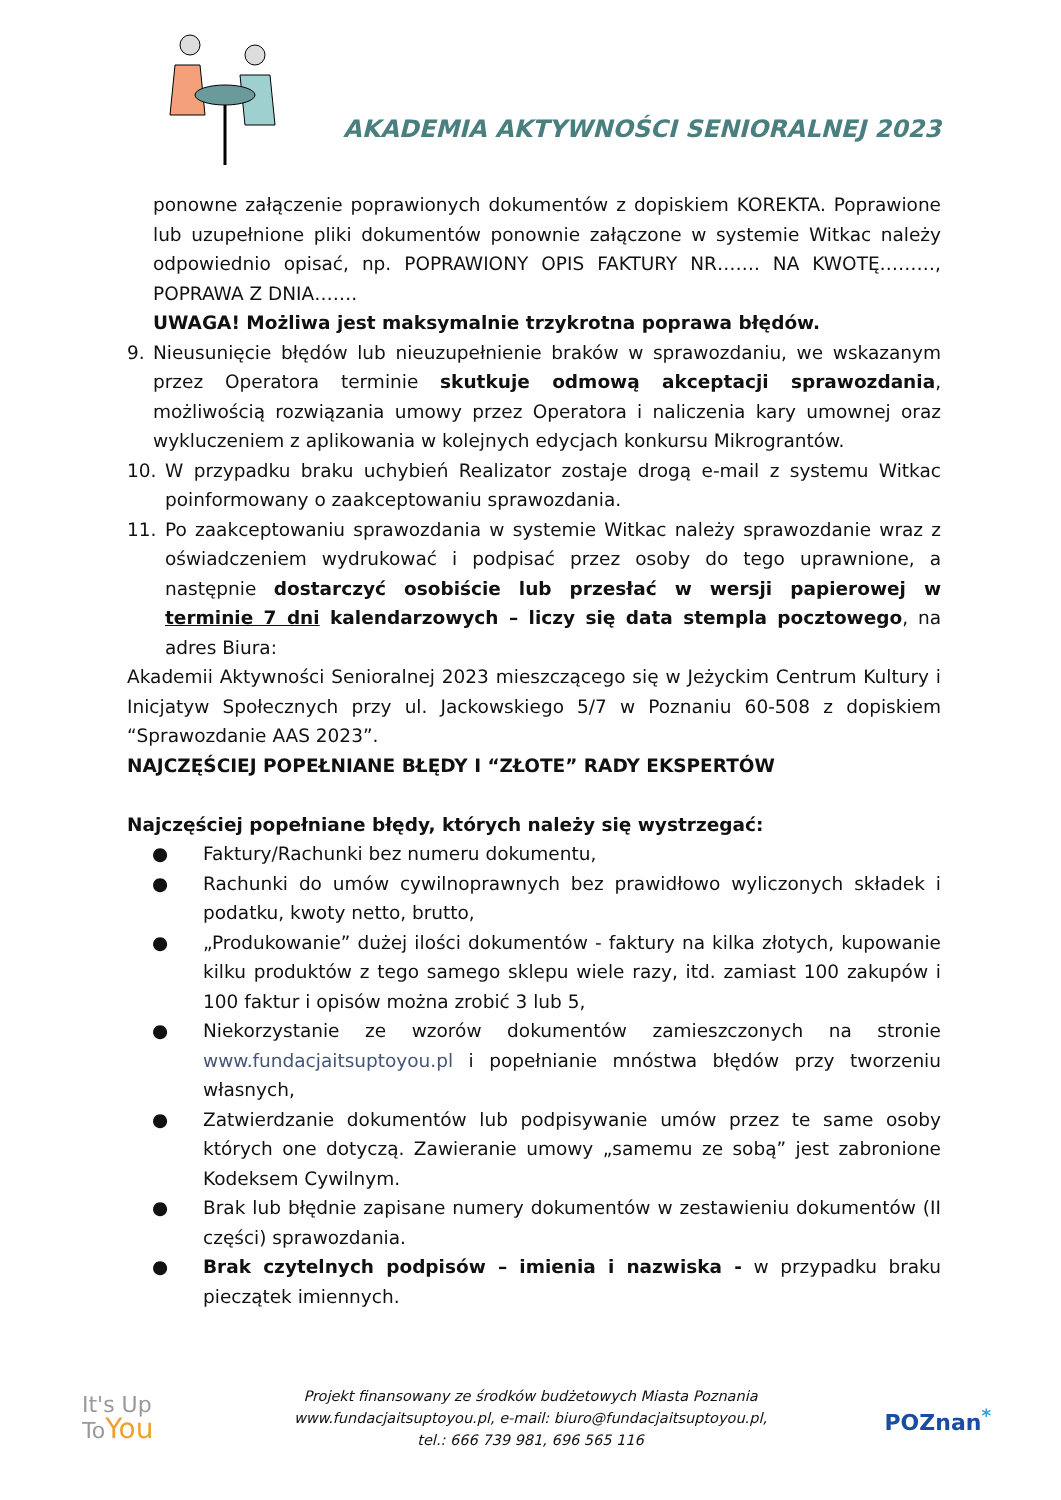AKADEMIA AKTYWNOŚCI SENIORALNEJ 2023
ponowne załączenie poprawionych dokumentów z dopiskiem KOREKTA. Poprawione lub uzupełnione pliki dokumentów ponownie załączone w systemie Witkac należy odpowiednio opisać, np. POPRAWIONY OPIS FAKTURY NR……. NA KWOTĘ………, POPRAWA Z DNIA…….
UWAGA! Możliwa jest maksymalnie trzykrotna poprawa błędów.
9. Nieusunięcie błędów lub nieuzupełnienie braków w sprawozdaniu, we wskazanym przez Operatora terminie skutkuje odmową akceptacji sprawozdania, możliwością rozwiązania umowy przez Operatora i naliczenia kary umownej oraz wykluczeniem z aplikowania w kolejnych edycjach konkursu Mikrograntów.
10. W przypadku braku uchybień Realizator zostaje drogą e-mail z systemu Witkac poinformowany o zaakceptowaniu sprawozdania.
11. Po zaakceptowaniu sprawozdania w systemie Witkac należy sprawozdanie wraz z oświadczeniem wydrukować i podpisać przez osoby do tego uprawnione, a następnie dostarczyć osobiście lub przesłać w wersji papierowej w terminie 7 dni kalendarzowych – liczy się data stempla pocztowego, na adres Biura:
Akademii Aktywności Senioralnej 2023 mieszczącego się w Jeżyckim Centrum Kultury i Inicjatyw Społecznych przy ul. Jackowskiego 5/7 w Poznaniu 60-508 z dopiskiem “Sprawozdanie AAS 2023”.
NAJCZĘŚCIEJ POPEŁNIANE BŁĘDY I “ZŁOTE” RADY EKSPERTÓW
Najczęściej popełniane błędy, których należy się wystrzegać:
● Faktury/Rachunki bez numeru dokumentu,
● Rachunki do umów cywilnoprawnych bez prawidłowo wyliczonych składek i podatku, kwoty netto, brutto,
● „Produkowanie” dużej ilości dokumentów - faktury na kilka złotych, kupowanie kilku produktów z tego samego sklepu wiele razy, itd. zamiast 100 zakupów i 100 faktur i opisów można zrobić 3 lub 5,
● Niekorzystanie ze wzorów dokumentów zamieszczonych na stronie www.fundacjaitsuptoyou.pl i popełnianie mnóstwa błędów przy tworzeniu własnych,
● Zatwierdzanie dokumentów lub podpisywanie umów przez te same osoby których one dotyczą. Zawieranie umowy „samemu ze sobą” jest zabronione Kodeksem Cywilnym.
● Brak lub błędnie zapisane numery dokumentów w zestawieniu dokumentów (II części) sprawozdania.
● Brak czytelnych podpisów – imienia i nazwiska - w przypadku braku pieczątek imiennych.
It's Up
ToYou
Projekt finansowany ze środków budżetowych Miasta Poznania
www.fundacjaitsuptoyou.pl, e-mail: biuro@fundacjaitsuptoyou.pl,
tel.: 666 739 981, 696 565 116
POZnan<sup>*</sup>